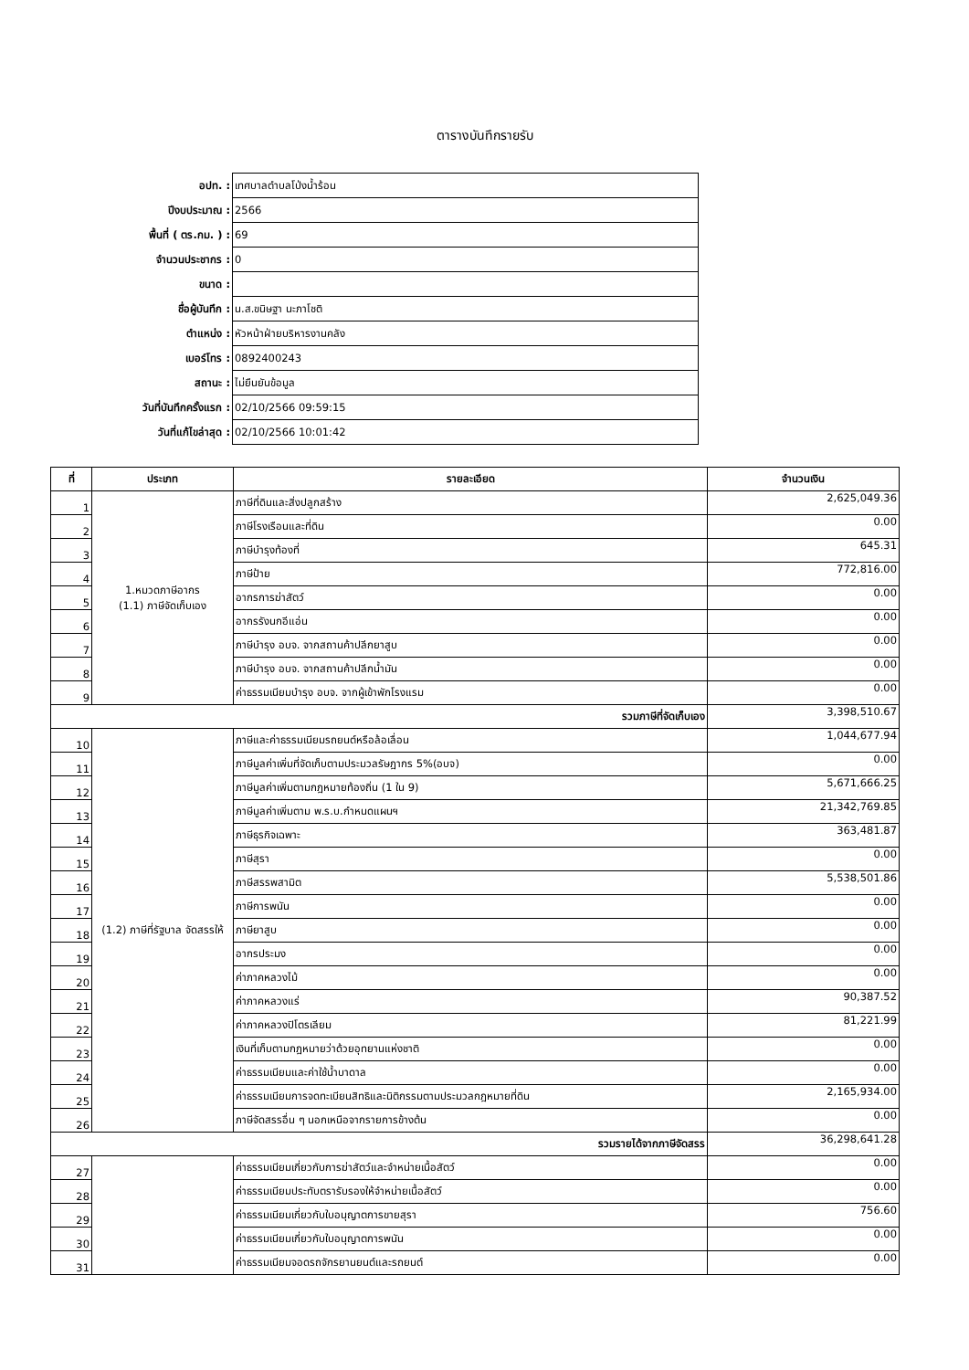ตารางบันทึกรายรับ
| อปท. : | เทศบาลตำบลโป่งน้ำร้อน |
| ปีงบประมาณ : | 2566 |
| พื้นที่ ( ตร.กม. ) : | 69 |
| จำนวนประชากร : | 0 |
| ขนาด : | |
| ชื่อผู้บันทึก : | น.ส.ขนิษฐา นะภาโชติ |
| ตำแหน่ง : | หัวหน้าฝ่ายบริหารงานคลัง |
| เบอร์โทร : | 0892400243 |
| สถานะ : | ไม่ยืนยันข้อมูล |
| วันที่บันทึกครั้งแรก : | 02/10/2566 09:59:15 |
| วันที่แก้ไขล่าสุด : | 02/10/2566 10:01:42 |
| ที่ | ประเภท | รายละเอียด | จำนวนเงิน |
| --- | --- | --- | --- |
| 1 | 1.หมวดภาษีอากร (1.1) ภาษีจัดเก็บเอง | ภาษีที่ดินและสิ่งปลูกสร้าง | 2,625,049.36 |
| 2 | | ภาษีโรงเรือนและที่ดิน | 0.00 |
| 3 | | ภาษีบำรุงท้องที่ | 645.31 |
| 4 | | ภาษีป้าย | 772,816.00 |
| 5 | | อากรการฆ่าสัตว์ | 0.00 |
| 6 | | อากรรังนกอีแอ่น | 0.00 |
| 7 | | ภาษีบำรุง อบจ. จากสถานค้าปลีกยาสูบ | 0.00 |
| 8 | | ภาษีบำรุง อบจ. จากสถานค้าปลีกน้ำมัน | 0.00 |
| 9 | | ค่าธรรมเนียมบำรุง อบจ. จากผู้เข้าพักโรงแรม | 0.00 |
| รวมภาษีที่จัดเก็บเอง | | | 3,398,510.67 |
| 10 | (1.2) ภาษีที่รัฐบาล จัดสรรให้ | ภาษีและค่าธรรมเนียมรถยนต์หรือล้อเลื่อน | 1,044,677.94 |
| 11 | | ภาษีมูลค่าเพิ่มที่จัดเก็บตามประมวลรัษฎากร 5%(อบจ) | 0.00 |
| 12 | | ภาษีมูลค่าเพิ่มตามกฎหมายท้องถิ่น (1 ใน 9) | 5,671,666.25 |
| 13 | | ภาษีมูลค่าเพิ่มตาม พ.ร.บ.กำหนดแผนฯ | 21,342,769.85 |
| 14 | | ภาษีธุรกิจเฉพาะ | 363,481.87 |
| 15 | | ภาษีสุรา | 0.00 |
| 16 | | ภาษีสรรพสามิต | 5,538,501.86 |
| 17 | | ภาษีการพนัน | 0.00 |
| 18 | | ภาษียาสูบ | 0.00 |
| 19 | | อากรประมง | 0.00 |
| 20 | | ค่าภาคหลวงไม้ | 0.00 |
| 21 | | ค่าภาคหลวงแร่ | 90,387.52 |
| 22 | | ค่าภาคหลวงปิโตรเลียม | 81,221.99 |
| 23 | | เงินที่เก็บตามกฎหมายว่าด้วยอุทยานแห่งชาติ | 0.00 |
| 24 | | ค่าธรรมเนียมและค่าใช้น้ำบาดาล | 0.00 |
| 25 | | ค่าธรรมเนียมการจดทะเบียนสิทธิและนิติกรรมตามประมวลกฎหมายที่ดิน | 2,165,934.00 |
| 26 | | ภาษีจัดสรรอื่น ๆ นอกเหนือจากรายการข้างต้น | 0.00 |
| รวมรายได้จากภาษีจัดสรร | | | 36,298,641.28 |
| 27 | | ค่าธรรมเนียมเกี่ยวกับการฆ่าสัตว์และจำหน่ายเนื้อสัตว์ | 0.00 |
| 28 | | ค่าธรรมเนียมประทับตรารับรองให้จำหน่ายเนื้อสัตว์ | 0.00 |
| 29 | | ค่าธรรมเนียมเกี่ยวกับใบอนุญาตการขายสุรา | 756.60 |
| 30 | | ค่าธรรมเนียมเกี่ยวกับใบอนุญาตการพนัน | 0.00 |
| 31 | | ค่าธรรมเนียมจอดรถจักรยานยนต์และรถยนต์ | 0.00 |